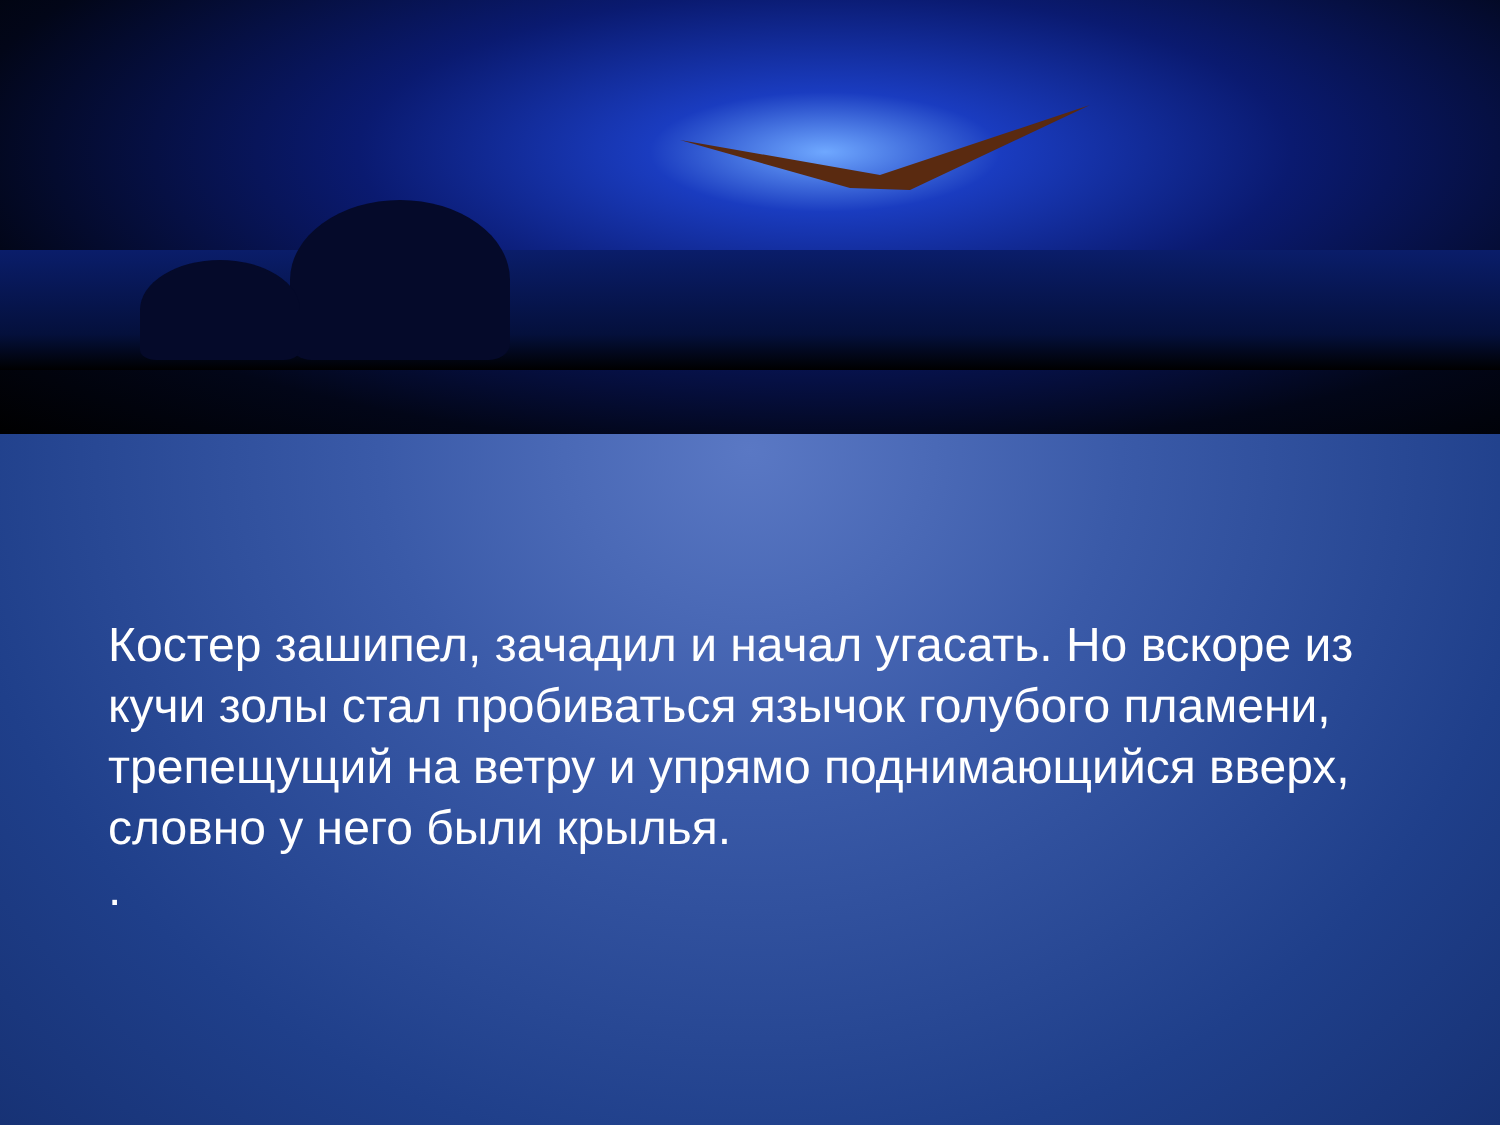Костер зашипел, зачадил и начал угасать. Но вскоре из кучи золы стал пробиваться язычок голубого пламени, трепещущий на ветру и упрямо поднимающийся вверх, словно у него были крылья.
.